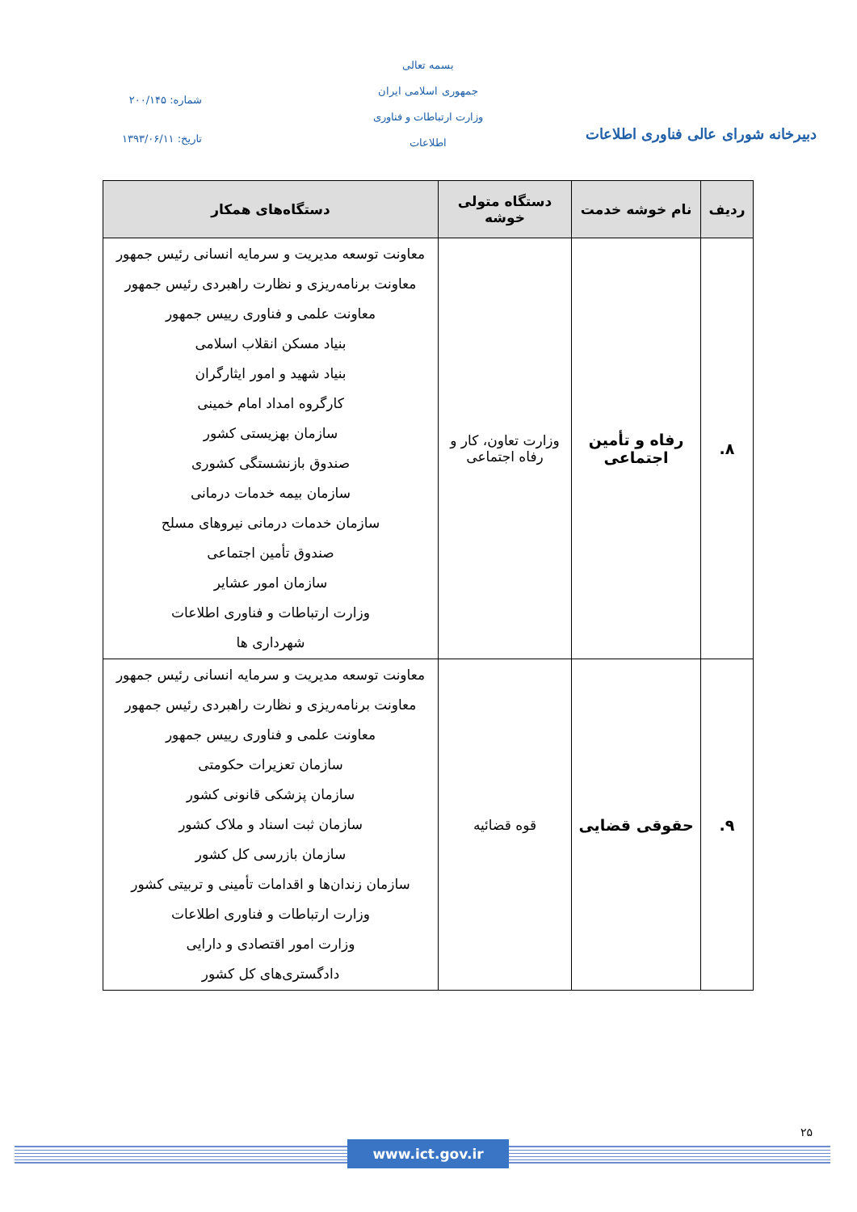بسمه تعالی
جمهوری اسلامی ایران
وزارت ارتباطات و فناوری اطلاعات
شماره: ۲۰۰/۱۴۵
تاریخ: ۱۳۹۳/۰۶/۱۱
دبیرخانه شورای عالی فناوری اطلاعات
| ردیف | نام خوشه خدمت | دستگاه متولی خوشه | دستگاه‌های همکار |
| --- | --- | --- | --- |
| ۸. | رفاه و تأمین اجتماعی | وزارت تعاون، کار و رفاه اجتماعی | معاونت توسعه مدیریت و سرمایه انسانی رئیس جمهور معاونت برنامه‌ریزی و نظارت راهبردی رئیس جمهور معاونت علمی و فناوری رییس جمهور بنیاد مسکن انقلاب اسلامی بنیاد شهید و امور ایثارگران کارگروه امداد امام خمینی سازمان بهزیستی کشور صندوق بازنشستگی کشوری سازمان بیمه خدمات درمانی سازمان خدمات درمانی نیروهای مسلح صندوق تأمین اجتماعی سازمان امور عشایر وزارت ارتباطات و فناوری اطلاعات شهرداری ها |
| ۹. | حقوقی قضایی | قوه قضائیه | معاونت توسعه مدیریت و سرمایه انسانی رئیس جمهور معاونت برنامه‌ریزی و نظارت راهبردی رئیس جمهور معاونت علمی و فناوری رییس جمهور سازمان تعزیرات حکومتی سازمان پزشکی قانونی کشور سازمان ثبت اسناد و ملاک کشور سازمان بازرسی کل کشور سازمان زندان‌ها و اقدامات تأمینی و تربیتی کشور وزارت ارتباطات و فناوری اطلاعات وزارت امور اقتصادی و دارایی دادگستری‌های کل کشور |
۲۵
www.ict.gov.ir